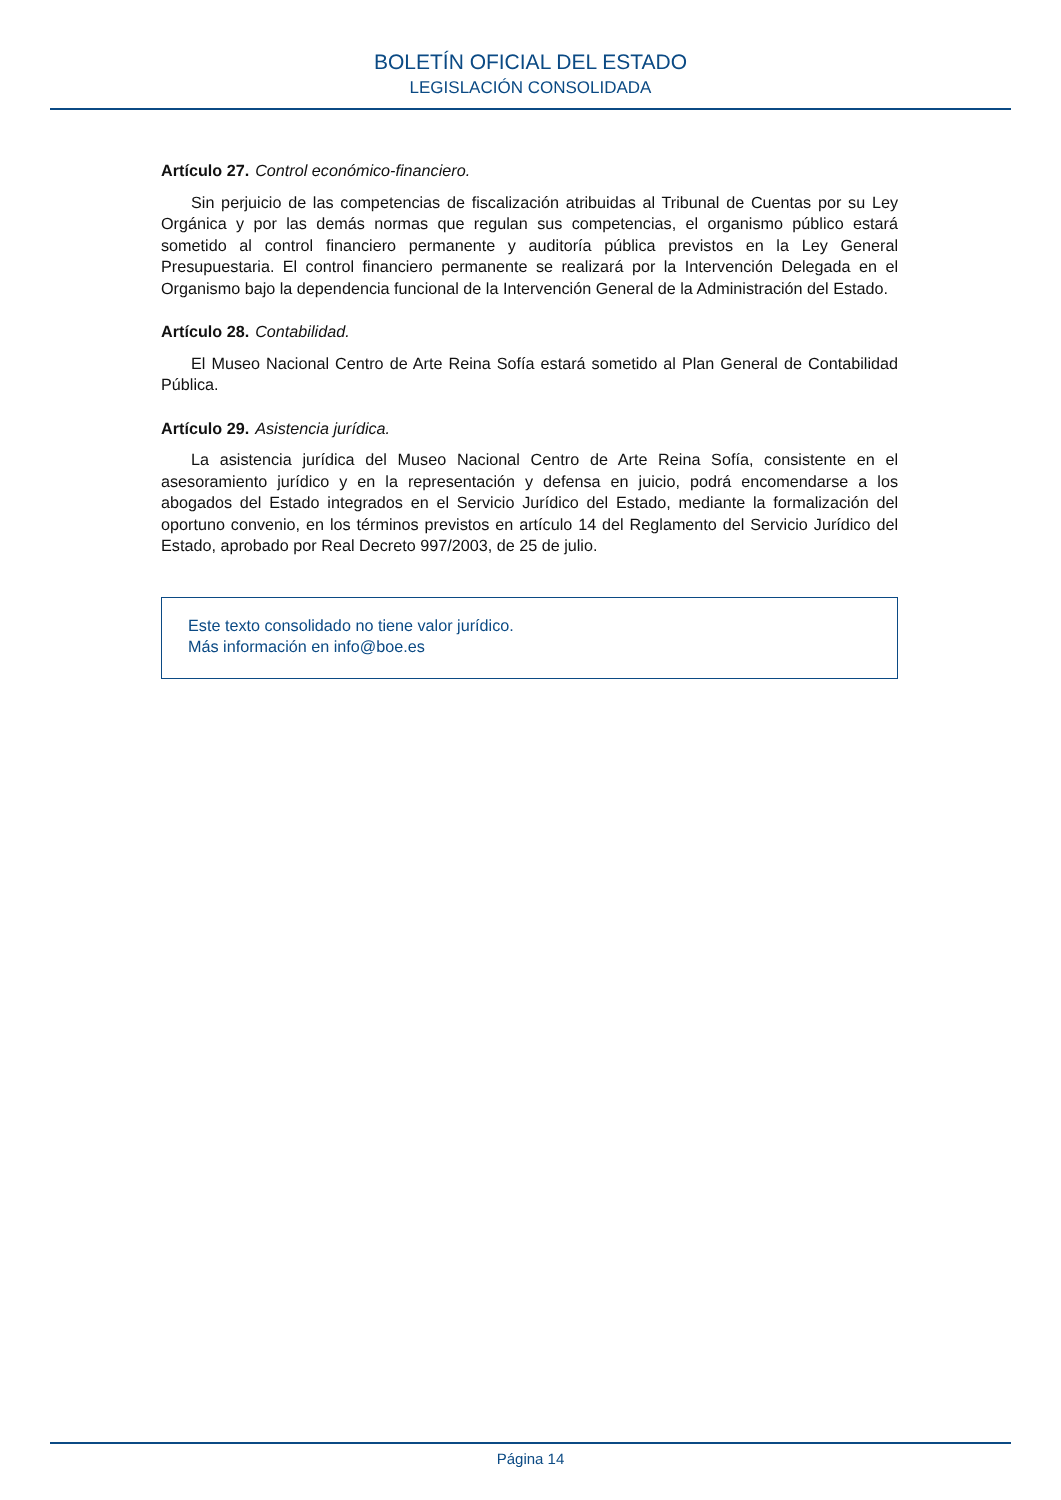BOLETÍN OFICIAL DEL ESTADO
LEGISLACIÓN CONSOLIDADA
Artículo 27. Control económico-financiero.
Sin perjuicio de las competencias de fiscalización atribuidas al Tribunal de Cuentas por su Ley Orgánica y por las demás normas que regulan sus competencias, el organismo público estará sometido al control financiero permanente y auditoría pública previstos en la Ley General Presupuestaria. El control financiero permanente se realizará por la Intervención Delegada en el Organismo bajo la dependencia funcional de la Intervención General de la Administración del Estado.
Artículo 28. Contabilidad.
El Museo Nacional Centro de Arte Reina Sofía estará sometido al Plan General de Contabilidad Pública.
Artículo 29. Asistencia jurídica.
La asistencia jurídica del Museo Nacional Centro de Arte Reina Sofía, consistente en el asesoramiento jurídico y en la representación y defensa en juicio, podrá encomendarse a los abogados del Estado integrados en el Servicio Jurídico del Estado, mediante la formalización del oportuno convenio, en los términos previstos en artículo 14 del Reglamento del Servicio Jurídico del Estado, aprobado por Real Decreto 997/2003, de 25 de julio.
Este texto consolidado no tiene valor jurídico.
Más información en info@boe.es
Página 14